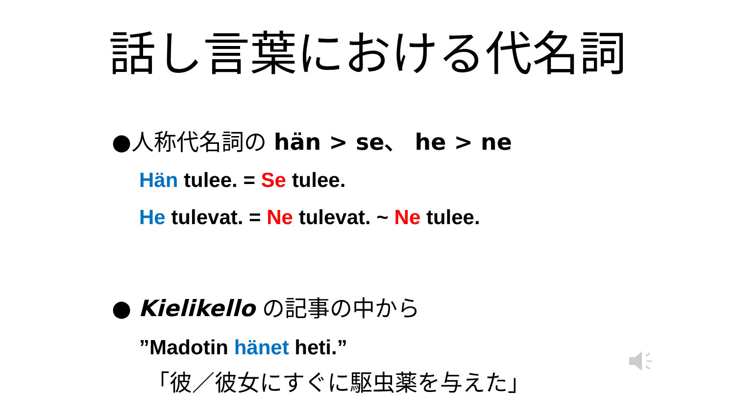話し言葉における代名詞
●人称代名詞の hän > se、 he > ne
Hän tulee. = Se tulee.
He tulevat. = Ne tulevat. ~ Ne tulee.
● Kielikello の記事の中から
”Madotin hänet heti.”
「彼／彼女にすぐに駆虫薬を与えた」